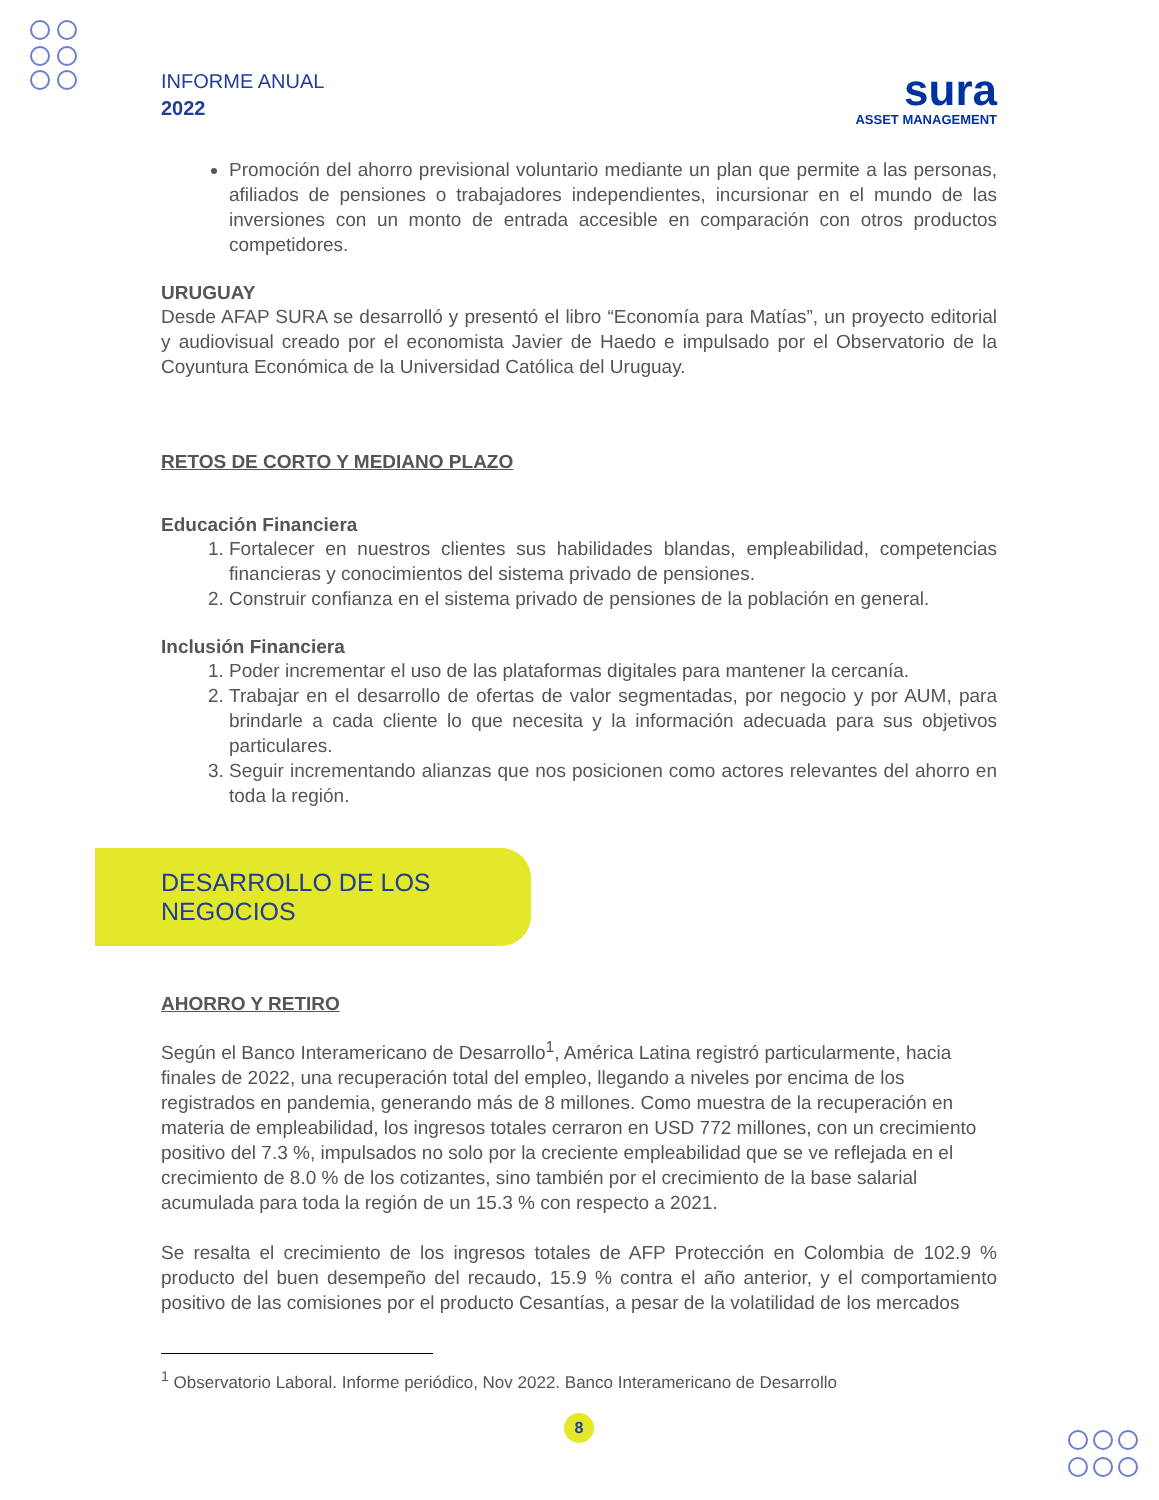INFORME ANUAL
2022
sura
ASSET MANAGEMENT
Promoción del ahorro previsional voluntario mediante un plan que permite a las personas, afiliados de pensiones o trabajadores independientes, incursionar en el mundo de las inversiones con un monto de entrada accesible en comparación con otros productos competidores.
URUGUAY
Desde AFAP SURA se desarrolló y presentó el libro “Economía para Matías”, un proyecto editorial y audiovisual creado por el economista Javier de Haedo e impulsado por el Observatorio de la Coyuntura Económica de la Universidad Católica del Uruguay.
RETOS DE CORTO Y MEDIANO PLAZO
Educación Financiera
1. Fortalecer en nuestros clientes sus habilidades blandas, empleabilidad, competencias financieras y conocimientos del sistema privado de pensiones.
2. Construir confianza en el sistema privado de pensiones de la población en general.
Inclusión Financiera
1. Poder incrementar el uso de las plataformas digitales para mantener la cercanía.
2. Trabajar en el desarrollo de ofertas de valor segmentadas, por negocio y por AUM, para brindarle a cada cliente lo que necesita y la información adecuada para sus objetivos particulares.
3. Seguir incrementando alianzas que nos posicionen como actores relevantes del ahorro en toda la región.
DESARROLLO DE LOS NEGOCIOS
AHORRO Y RETIRO
Según el Banco Interamericano de Desarrollo<sup>1</sup>, América Latina registró particularmente, hacia finales de 2022, una recuperación total del empleo, llegando a niveles por encima de los registrados en pandemia, generando más de 8 millones. Como muestra de la recuperación en materia de empleabilidad, los ingresos totales cerraron en USD 772 millones, con un crecimiento positivo del 7.3 %, impulsados no solo por la creciente empleabilidad que se ve reflejada en el crecimiento de 8.0 % de los cotizantes, sino también por el crecimiento de la base salarial acumulada para toda la región de un 15.3 % con respecto a 2021.
Se resalta el crecimiento de los ingresos totales de AFP Protección en Colombia de 102.9 % producto del buen desempeño del recaudo, 15.9 % contra el año anterior, y el comportamiento positivo de las comisiones por el producto Cesantías, a pesar de la volatilidad de los mercados
<sup>1</sup> Observatorio Laboral. Informe periódico, Nov 2022. Banco Interamericano de Desarrollo
8